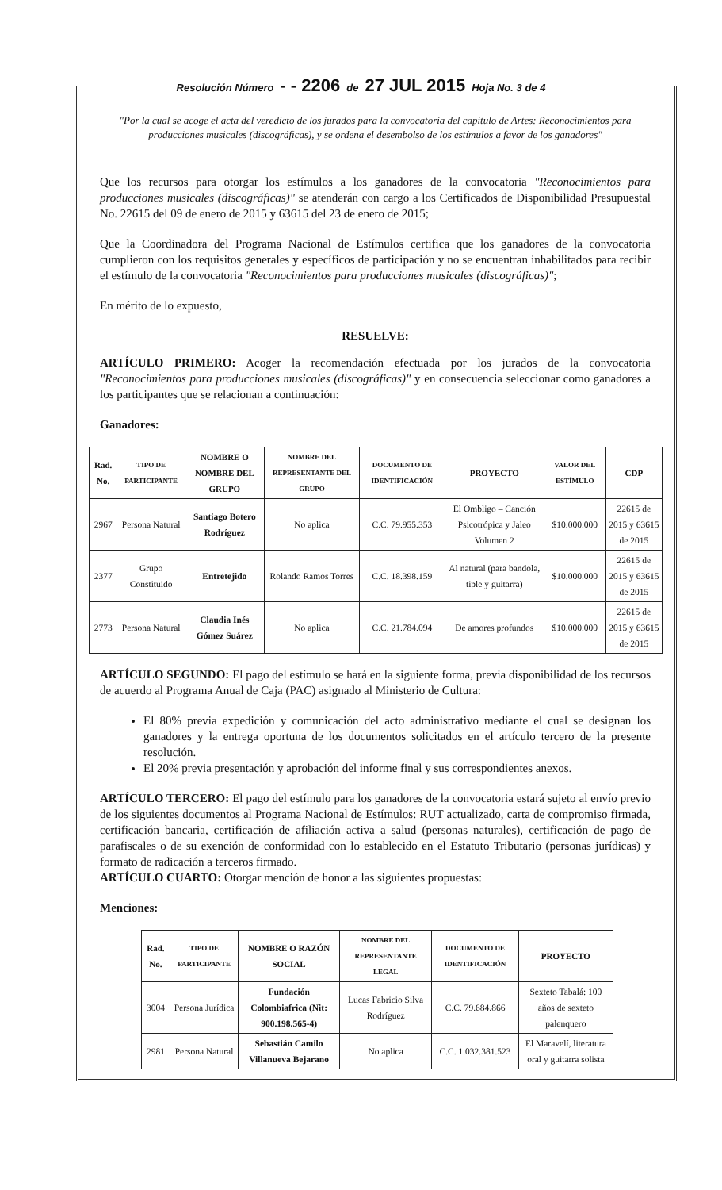Resolución Número - - 2206 de 27 JUL 2015 Hoja No. 3 de 4
"Por la cual se acoge el acta del veredicto de los jurados para la convocatoria del capítulo de Artes: Reconocimientos para producciones musicales (discográficas), y se ordena el desembolso de los estímulos a favor de los ganadores"
Que los recursos para otorgar los estímulos a los ganadores de la convocatoria "Reconocimientos para producciones musicales (discográficas)" se atenderán con cargo a los Certificados de Disponibilidad Presupuestal No. 22615 del 09 de enero de 2015 y 63615 del 23 de enero de 2015;
Que la Coordinadora del Programa Nacional de Estímulos certifica que los ganadores de la convocatoria cumplieron con los requisitos generales y específicos de participación y no se encuentran inhabilitados para recibir el estímulo de la convocatoria "Reconocimientos para producciones musicales (discográficas)";
En mérito de lo expuesto,
RESUELVE:
ARTÍCULO PRIMERO: Acoger la recomendación efectuada por los jurados de la convocatoria "Reconocimientos para producciones musicales (discográficas)" y en consecuencia seleccionar como ganadores a los participantes que se relacionan a continuación:
Ganadores:
| Rad. No. | TIPO DE PARTICIPANTE | NOMBRE O NOMBRE DEL GRUPO | NOMBRE DEL REPRESENTANTE DEL GRUPO | DOCUMENTO DE IDENTIFICACIÓN | PROYECTO | VALOR DEL ESTÍMULO | CDP |
| --- | --- | --- | --- | --- | --- | --- | --- |
| 2967 | Persona Natural | Santiago Botero Rodríguez | No aplica | C.C. 79.955.353 | El Ombligo – Canción Psicotrópica y Jaleo Volumen 2 | $10.000.000 | 22615 de 2015 y 63615 de 2015 |
| 2377 | Grupo Constituido | Entretejido | Rolando Ramos Torres | C.C. 18.398.159 | Al natural (para bandola, tiple y guitarra) | $10.000.000 | 22615 de 2015 y 63615 de 2015 |
| 2773 | Persona Natural | Claudia Inés Gómez Suárez | No aplica | C.C. 21.784.094 | De amores profundos | $10.000.000 | 22615 de 2015 y 63615 de 2015 |
ARTÍCULO SEGUNDO: El pago del estímulo se hará en la siguiente forma, previa disponibilidad de los recursos de acuerdo al Programa Anual de Caja (PAC) asignado al Ministerio de Cultura:
El 80% previa expedición y comunicación del acto administrativo mediante el cual se designan los ganadores y la entrega oportuna de los documentos solicitados en el artículo tercero de la presente resolución.
El 20% previa presentación y aprobación del informe final y sus correspondientes anexos.
ARTÍCULO TERCERO: El pago del estímulo para los ganadores de la convocatoria estará sujeto al envío previo de los siguientes documentos al Programa Nacional de Estímulos: RUT actualizado, carta de compromiso firmada, certificación bancaria, certificación de afiliación activa a salud (personas naturales), certificación de pago de parafiscales o de su exención de conformidad con lo establecido en el Estatuto Tributario (personas jurídicas) y formato de radicación a terceros firmado.
ARTÍCULO CUARTO: Otorgar mención de honor a las siguientes propuestas:
Menciones:
| Rad. No. | TIPO DE PARTICIPANTE | NOMBRE O RAZÓN SOCIAL | NOMBRE DEL REPRESENTANTE LEGAL | DOCUMENTO DE IDENTIFICACIÓN | PROYECTO |
| --- | --- | --- | --- | --- | --- |
| 3004 | Persona Jurídica | Fundación Colombiafrica (Nit: 900.198.565-4) | Lucas Fabricio Silva Rodríguez | C.C. 79.684.866 | Sexteto Tabalá: 100 años de sexteto palenquero |
| 2981 | Persona Natural | Sebastián Camilo Villanueva Bejarano | No aplica | C.C. 1.032.381.523 | El Maravelí, literatura oral y guitarra solista |